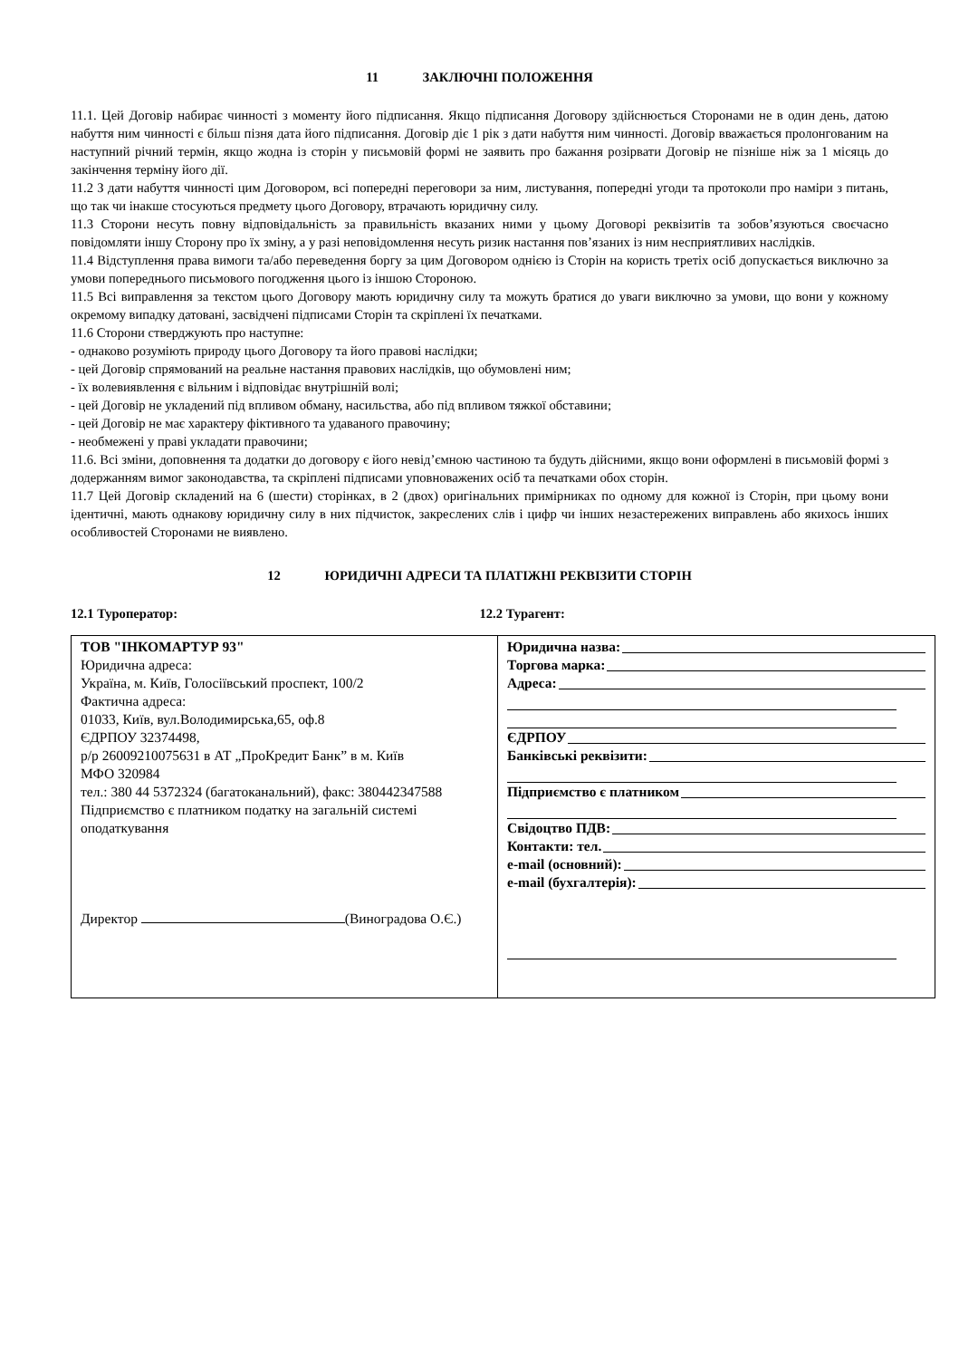11 ЗАКЛЮЧНІ ПОЛОЖЕННЯ
11.1. Цей Договір набирає чинності з моменту його підписання. Якщо підписання Договору здійснюється Сторонами не в один день, датою набуття ним чинності є більш пізня дата його підписання. Договір діє 1 рік з дати набуття ним чинності. Договір вважається пролонгованим на наступний річний термін, якщо жодна із сторін у письмовій формі не заявить про бажання розірвати Договір не пізніше ніж за 1 місяць до закінчення терміну його дії.
11.2 З дати набуття чинності цим Договором, всі попередні переговори за ним, листування, попередні угоди та протоколи про наміри з питань, що так чи інакше стосуються предмету цього Договору, втрачають юридичну силу.
11.3 Сторони несуть повну відповідальність за правильність вказаних ними у цьому Договорі реквізитів та зобов’язуються своєчасно повідомляти іншу Сторону про їх зміну, а у разі неповідомлення несуть ризик настання пов’язаних із ним несприятливих наслідків.
11.4 Відступлення права вимоги та/або переведення боргу за цим Договором однією із Сторін на користь третіх осіб допускається виключно за умови попереднього письмового погодження цього із іншою Стороною.
11.5 Всі виправлення за текстом цього Договору мають юридичну силу та можуть братися до уваги виключно за умови, що вони у кожному окремому випадку датовані, засвідчені підписами Сторін та скріплені їх печатками.
11.6 Сторони стверджують про наступне:
- однаково розуміють природу цього Договору та його правові наслідки;
- цей Договір спрямований на реальне настання правових наслідків, що обумовлені ним;
- їх волевиявлення є вільним і відповідає внутрішній волі;
- цей Договір не укладений під впливом обману, насильства, або під впливом тяжкої обставини;
- цей Договір не має характеру фіктивного та удаваного правочину;
- необмежені у праві укладати правочини;
11.6. Всі зміни, доповнення та додатки до договору є його невід’ємною частиною та будуть дійсними, якщо вони оформлені в письмовій формі з додержанням вимог законодавства, та скріплені підписами уповноважених осіб та печатками обох сторін.
11.7 Цей Договір складений на 6 (шести) сторінках, в 2 (двох) оригінальних примірниках по одному для кожної із Сторін, при цьому вони ідентичні, мають однакову юридичну силу в них підчисток, закреслених слів і цифр чи інших незастережених виправлень або якихось інших особливостей Сторонами не виявлено.
12 ЮРИДИЧНІ АДРЕСИ ТА ПЛАТІЖНІ РЕКВІЗИТИ СТОРІН
12.1 Туроператор: 12.2 Турагент:
| ТОВ "ІНКОМАРТУР 93" Юридична адреса: Україна, м. Київ, Голосіївський проспект, 100/2 Фактична адреса: 01033, Київ, вул.Володимирська,65, оф.8 ЄДРПОУ 32374498, р/р 26009210075631 в АТ „ПроКредит Банк” в м. Київ МФО 320984 тел.: 380 44 5372324 (багатоканальний), факс: 380442347588 Підприємство є платником податку на загальній системі оподаткування Директор (Виноградова О.Є.) | Юридична назва: Торгова марка: Адреса: ЄДРПОУ Банківські реквізити: Підприємство є платником Свідоцтво ПДВ: Контакти: тел. e-mail (основний): e-mail (бухгалтерія): |